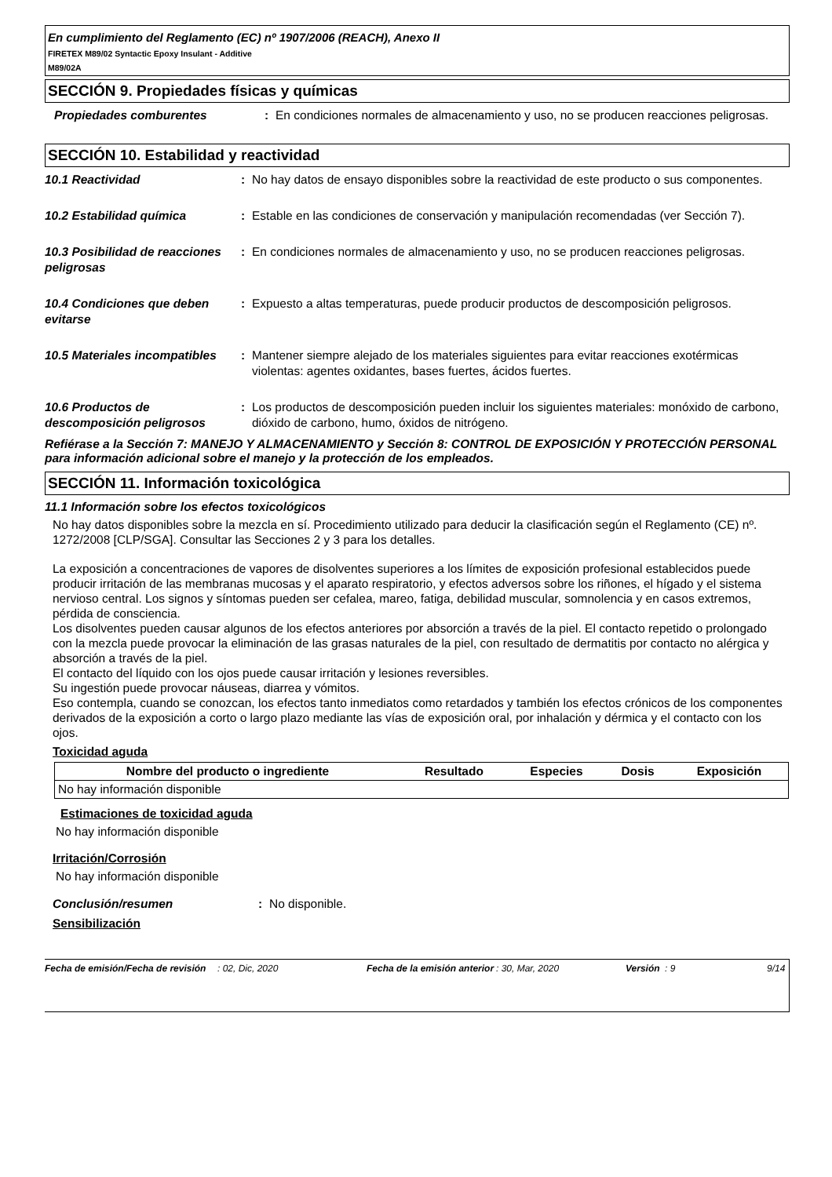En cumplimiento del Reglamento (EC) nº 1907/2006 (REACH), Anexo II
FIRETEX M89/02 Syntactic Epoxy Insulant - Additive
M89/02A
SECCIÓN 9. Propiedades físicas y químicas
Propiedades comburentes : En condiciones normales de almacenamiento y uso, no se producen reacciones peligrosas.
SECCIÓN 10. Estabilidad y reactividad
10.1 Reactividad : No hay datos de ensayo disponibles sobre la reactividad de este producto o sus componentes.
10.2 Estabilidad química : Estable en las condiciones de conservación y manipulación recomendadas (ver Sección 7).
10.3 Posibilidad de reacciones peligrosas
: En condiciones normales de almacenamiento y uso, no se producen reacciones peligrosas.
10.4 Condiciones que deben evitarse
: Expuesto a altas temperaturas, puede producir productos de descomposición peligrosos.
10.5 Materiales incompatibles
: Mantener siempre alejado de los materiales siguientes para evitar reacciones exotérmicas violentas: agentes oxidantes, bases fuertes, ácidos fuertes.
10.6 Productos de descomposición peligrosos
: Los productos de descomposición pueden incluir los siguientes materiales: monóxido de carbono, dióxido de carbono, humo, óxidos de nitrógeno.
Refiérase a la Sección 7: MANEJO Y ALMACENAMIENTO y Sección 8: CONTROL DE EXPOSICIÓN Y PROTECCIÓN PERSONAL para información adicional sobre el manejo y la protección de los empleados.
SECCIÓN 11. Información toxicológica
11.1 Información sobre los efectos toxicológicos
No hay datos disponibles sobre la mezcla en sí. Procedimiento utilizado para deducir la clasificación según el Reglamento (CE) nº. 1272/2008 [CLP/SGA]. Consultar las Secciones 2 y 3 para los detalles.
La exposición a concentraciones de vapores de disolventes superiores a los límites de exposición profesional establecidos puede producir irritación de las membranas mucosas y el aparato respiratorio, y efectos adversos sobre los riñones, el hígado y el sistema nervioso central. Los signos y síntomas pueden ser cefalea, mareo, fatiga, debilidad muscular, somnolencia y en casos extremos, pérdida de consciencia.
Los disolventes pueden causar algunos de los efectos anteriores por absorción a través de la piel. El contacto repetido o prolongado con la mezcla puede provocar la eliminación de las grasas naturales de la piel, con resultado de dermatitis por contacto no alérgica y absorción a través de la piel.
El contacto del líquido con los ojos puede causar irritación y lesiones reversibles.
Su ingestión puede provocar náuseas, diarrea y vómitos.
Eso contempla, cuando se conozcan, los efectos tanto inmediatos como retardados y también los efectos crónicos de los componentes derivados de la exposición a corto o largo plazo mediante las vías de exposición oral, por inhalación y dérmica y el contacto con los ojos.
Toxicidad aguda
| Nombre del producto o ingrediente | Resultado | Especies | Dosis | Exposición |
| --- | --- | --- | --- | --- |
| No hay información disponible | | | | |
Estimaciones de toxicidad aguda
No hay información disponible
Irritación/Corrosión
No hay información disponible
Conclusión/resumen : No disponible.
Sensibilización
Fecha de emisión/Fecha de revisión
: 02, Dic, 2020 Fecha de la emisión anterior
: 30, Mar, 2020 Versión
: 9 9/14